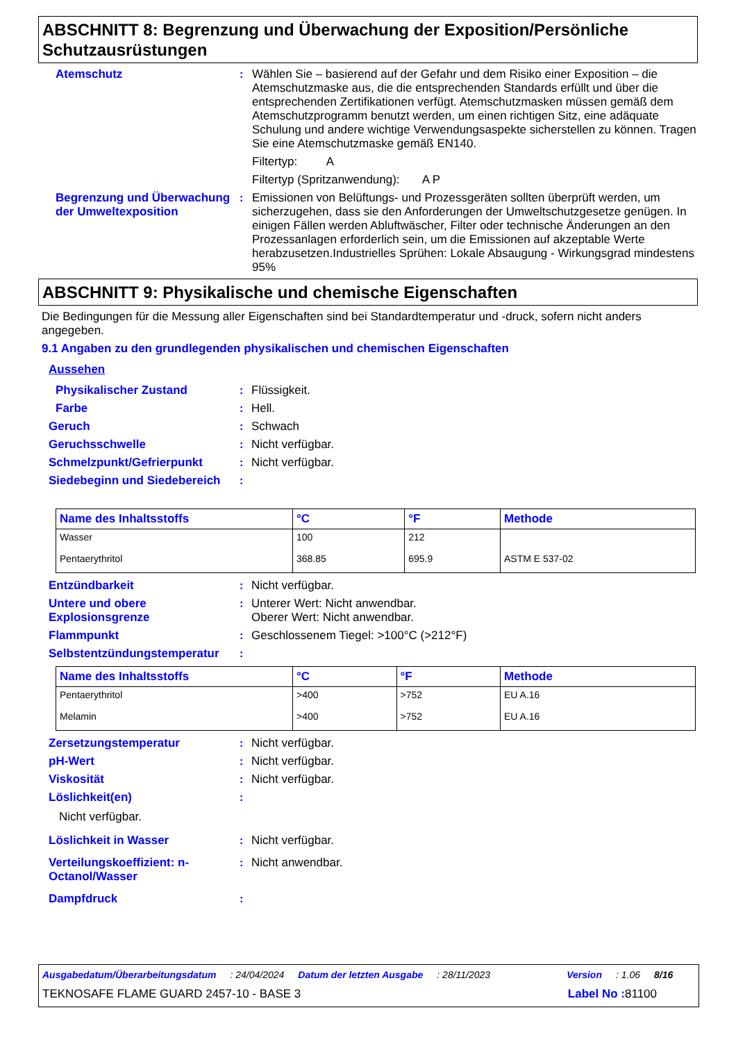ABSCHNITT 8: Begrenzung und Überwachung der Exposition/Persönliche Schutzausrüstungen
Atemschutz : Wählen Sie – basierend auf der Gefahr und dem Risiko einer Exposition – die Atemschutzmaske aus, die die entsprechenden Standards erfüllt und über die entsprechenden Zertifikationen verfügt. Atemschutzmasken müssen gemäß dem Atemschutzprogramm benutzt werden, um einen richtigen Sitz, eine adäquate Schulung und andere wichtige Verwendungsaspekte sicherstellen zu können. Tragen Sie eine Atemschutzmaske gemäß EN140.
Filtertyp: A
Filtertyp (Spritzanwendung): A P
Begrenzung und Überwachung der Umweltexposition
: Emissionen von Belüftungs- und Prozessgeräten sollten überprüft werden, um sicherzugehen, dass sie den Anforderungen der Umweltschutzgesetze genügen. In einigen Fällen werden Abluftwäscher, Filter oder technische Änderungen an den Prozessanlagen erforderlich sein, um die Emissionen auf akzeptable Werte herabzusetzen.Industrielles Sprühen: Lokale Absaugung - Wirkungsgrad mindestens 95%
ABSCHNITT 9: Physikalische und chemische Eigenschaften
Die Bedingungen für die Messung aller Eigenschaften sind bei Standardtemperatur und -druck, sofern nicht anders angegeben.
9.1 Angaben zu den grundlegenden physikalischen und chemischen Eigenschaften
Aussehen
Physikalischer Zustand : Flüssigkeit.
Farbe : Hell.
Geruch : Schwach
Geruchsschwelle : Nicht verfügbar.
Schmelzpunkt/Gefrierpunkt : Nicht verfügbar.
Siedebeginn und Siedebereich
:
| Name des Inhaltsstoffs | °C | °F | Methode |
| --- | --- | --- | --- |
| Wasser | 100 | 212 | |
| Pentaerythritol | 368.85 | 695.9 | ASTM E 537-02 |
Entzündbarkeit : Nicht verfügbar.
Untere und obere Explosionsgrenze
: Unterer Wert: Nicht anwendbar.
Oberer Wert: Nicht anwendbar.
Flammpunkt : Geschlossenem Tiegel: >100°C (>212°F)
Selbstentzündungstemperatur
:
| Name des Inhaltsstoffs | °C | °F | Methode |
| --- | --- | --- | --- |
| Pentaerythritol | >400 | >752 | EU A.16 |
| Melamin | >400 | >752 | EU A.16 |
Zersetzungstemperatur : Nicht verfügbar.
pH-Wert : Nicht verfügbar.
Viskosität : Nicht verfügbar.
Löslichkeit(en) :
Nicht verfügbar.
Löslichkeit in Wasser : Nicht verfügbar.
Verteilungskoeffizient: n-Octanol/Wasser
: Nicht anwendbar.
Dampfdruck :
Ausgabedatum/Überarbeitungsdatum: 24/04/2024 Datum der letzten Ausgabe: 28/11/2023 Version: 1.06 8/16
TEKNOSAFE FLAME GUARD 2457-10 - BASE 3 Label No : 81100